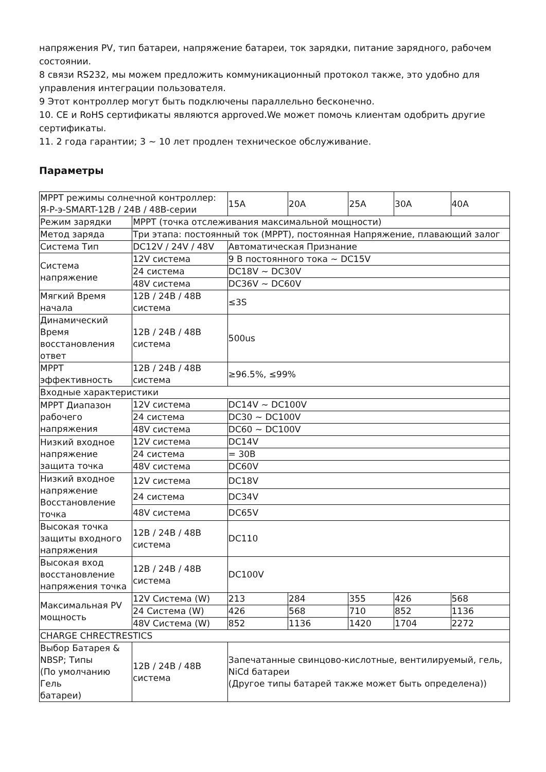напряжения PV, тип батареи, напряжение батареи, ток зарядки, питание зарядного, рабочем состоянии.
8 связи RS232, мы можем предложить коммуникационный протокол также, это удобно для управления интеграции пользователя.
9 Этот контроллер могут быть подключены параллельно бесконечно.
10. CE и RoHS сертификаты являются approved.We может помочь клиентам одобрить другие сертификаты.
11. 2 года гарантии; 3 ~ 10 лет продлен техническое обслуживание.
Параметры
| MPPT режимы солнечной контроллер: Я-Р-э-SMART-12В / 24В / 48В-серии | | 15A | 20A | 25A | 30A | 40A |
| Режим зарядки | MPPT (точка отслеживания максимальной мощности) | | | | | |
| Метод заряда | Три этапа: постоянный ток (MPPT), постоянная Напряжение, плавающий залог | | | | | |
| Система Тип | DC12V / 24V / 48V | Автоматическая Признание | | | | |
| Система напряжение | 12V система | 9 В постоянного тока ~ DC15V | | | | |
| | 24 система | DC18V ~ DC30V | | | | |
| | 48V система | DC36V ~ DC60V | | | | |
| Мягкий Время начала | 12В / 24В / 48В система | ≤3S | | | | |
| Динамический Время восстановления ответ | 12В / 24В / 48В система | 500us | | | | |
| MPPT эффективность | 12В / 24В / 48В система | ≥96.5%, ≤99% | | | | |
| Входные характеристики | | | | | | |
| MPPT Диапазон рабочего напряжения | 12V система | DC14V ~ DC100V | | | | |
| | 24 система | DC30 ~ DC100V | | | | |
| | 48V система | DC60 ~ DC100V | | | | |
| Низкий входное напряжение защита точка | 12V система | DC14V | | | | |
| | 24 система | = 30В | | | | |
| | 48V система | DC60V | | | | |
| Низкий входное напряжение Восстановление точка | 12V система | DC18V | | | | |
| | 24 система | DC34V | | | | |
| | 48V система | DC65V | | | | |
| Высокая точка защиты входного напряжения | 12В / 24В / 48В система | DC110 | | | | |
| Высокая вход восстановление напряжения точка | 12В / 24В / 48В система | DC100V | | | | |
| Максимальная PV мощность | 12V Система (W) | 213 | 284 | 355 | 426 | 568 |
| | 24 Система (W) | 426 | 568 | 710 | 852 | 1136 |
| | 48V Система (W) | 852 | 1136 | 1420 | 1704 | 2272 |
| CHARGE CHRECTRESTICS | | | | | | |
| Выбор Батарея & NBSP; Типы (По умолчанию Гель батареи) | 12В / 24В / 48В система | Запечатанные свинцово-кислотные, вентилируемый, гель, NiCd батареи (Другое типы батарей также может быть определена)) | | | | |